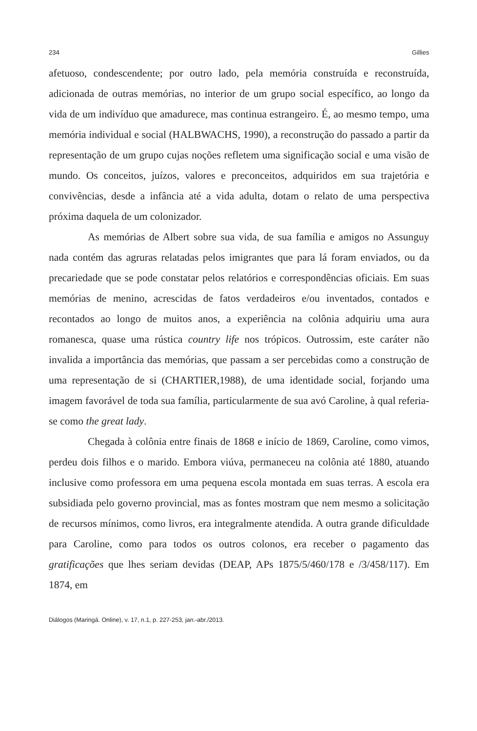234 Gillies
afetuoso, condescendente; por outro lado, pela memória construída e reconstruída, adicionada de outras memórias, no interior de um grupo social específico, ao longo da vida de um indivíduo que amadurece, mas continua estrangeiro. É, ao mesmo tempo, uma memória individual e social (HALBWACHS, 1990), a reconstrução do passado a partir da representação de um grupo cujas noções refletem uma significação social e uma visão de mundo. Os conceitos, juízos, valores e preconceitos, adquiridos em sua trajetória e convivências, desde a infância até a vida adulta, dotam o relato de uma perspectiva próxima daquela de um colonizador.
As memórias de Albert sobre sua vida, de sua família e amigos no Assunguy nada contém das agruras relatadas pelos imigrantes que para lá foram enviados, ou da precariedade que se pode constatar pelos relatórios e correspondências oficiais. Em suas memórias de menino, acrescidas de fatos verdadeiros e/ou inventados, contados e recontados ao longo de muitos anos, a experiência na colônia adquiriu uma aura romanesca, quase uma rústica country life nos trópicos. Outrossim, este caráter não invalida a importância das memórias, que passam a ser percebidas como a construção de uma representação de si (CHARTIER,1988), de uma identidade social, forjando uma imagem favorável de toda sua família, particularmente de sua avó Caroline, à qual referia-se como the great lady.
Chegada à colônia entre finais de 1868 e início de 1869, Caroline, como vimos, perdeu dois filhos e o marido. Embora viúva, permaneceu na colônia até 1880, atuando inclusive como professora em uma pequena escola montada em suas terras. A escola era subsidiada pelo governo provincial, mas as fontes mostram que nem mesmo a solicitação de recursos mínimos, como livros, era integralmente atendida. A outra grande dificuldade para Caroline, como para todos os outros colonos, era receber o pagamento das gratificações que lhes seriam devidas (DEAP, APs 1875/5/460/178 e /3/458/117). Em 1874, em
Diálogos (Maringá. Online), v. 17, n.1, p. 227-253, jan.-abr./2013.